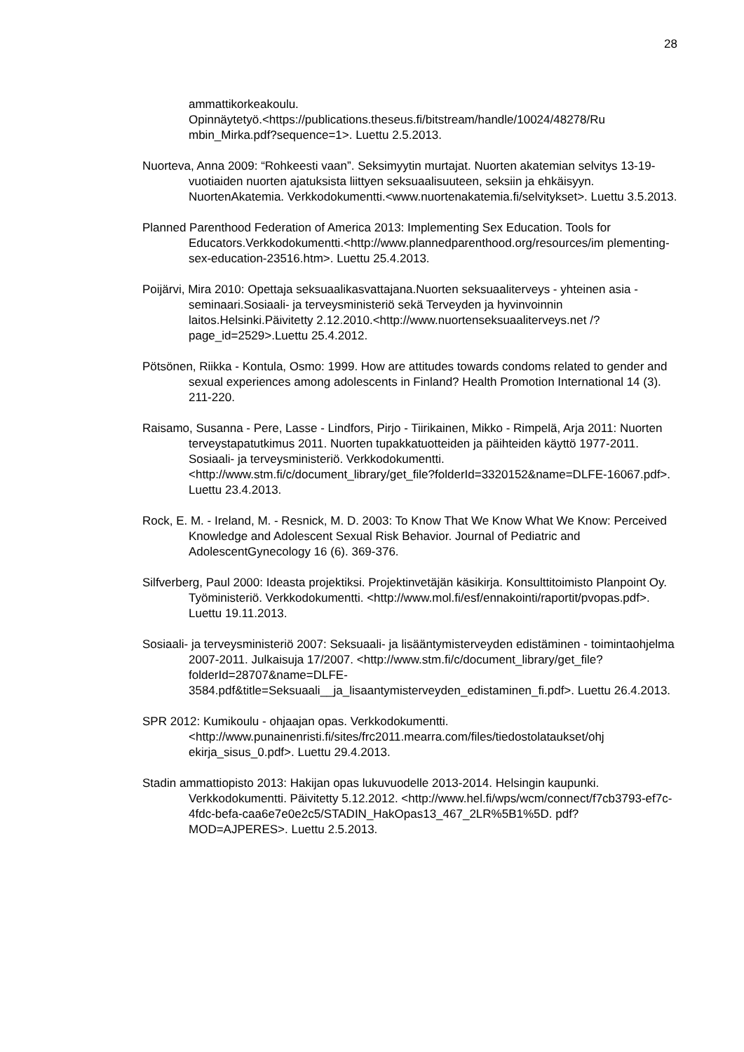28
ammattikorkeakoulu.
Opinnäytetyö.<https://publications.theseus.fi/bitstream/handle/10024/48278/Ru mbin_Mirka.pdf?sequence=1>. Luettu 2.5.2013.
Nuorteva, Anna 2009: “Rohkeesti vaan”. Seksimyytin murtajat. Nuorten akatemian selvitys 13-19-vuotiaiden nuorten ajatuksista liittyen seksuaalisuuteen, seksiin ja ehkäisyyn. NuortenAkatemia. Verkkodokumentti.<www.nuortenakatemia.fi/selvitykset>. Luettu 3.5.2013.
Planned Parenthood Federation of America 2013: Implementing Sex Education. Tools for Educators.Verkkodokumentti.<http://www.plannedparenthood.org/resources/im plementing-sex-education-23516.htm>. Luettu 25.4.2013.
Poijärvi, Mira 2010: Opettaja seksuaalikasvattajana.Nuorten seksuaaliterveys - yhteinen asia -seminaari.Sosiaali- ja terveysministeriö sekä Terveyden ja hyvinvoinnin laitos.Helsinki.Päivitetty 2.12.2010.<http://www.nuortenseksuaaliterveys.net /?page_id=2529>.Luettu 25.4.2012.
Pötsönen, Riikka - Kontula, Osmo: 1999. How are attitudes towards condoms related to gender and sexual experiences among adolescents in Finland? Health Promotion International 14 (3). 211-220.
Raisamo, Susanna - Pere, Lasse - Lindfors, Pirjo - Tiirikainen, Mikko - Rimpelä, Arja 2011: Nuorten terveystapatutkimus 2011. Nuorten tupakkatuotteiden ja päihteiden käyttö 1977-2011. Sosiaali- ja terveysministeriö. Verkkodokumentti. <http://www.stm.fi/c/document_library/get_file?folderId=3320152&name=DLFE-16067.pdf>. Luettu 23.4.2013.
Rock, E. M. - Ireland, M. - Resnick, M. D. 2003: To Know That We Know What We Know: Perceived Knowledge and Adolescent Sexual Risk Behavior. Journal of Pediatric and AdolescentGynecology 16 (6). 369-376.
Silfverberg, Paul 2000: Ideasta projektiksi. Projektinvetäjän käsikirja. Konsulttitoimisto Planpoint Oy. Työministeriö. Verkkodokumentti. <http://www.mol.fi/esf/ennakointi/raportit/pvopas.pdf>. Luettu 19.11.2013.
Sosiaali- ja terveysministeriö 2007: Seksuaali- ja lisääntymisterveyden edistäminen - toimintaohjelma 2007-2011. Julkaisuja 17/2007. <http://www.stm.fi/c/document_library/get_file?folderId=28707&name=DLFE-3584.pdf&title=Seksuaali__ja_lisaantymisterveyden_edistaminen_fi.pdf>. Luettu 26.4.2013.
SPR 2012: Kumikoulu - ohjaajan opas. Verkkodokumentti. <http://www.punainenristi.fi/sites/frc2011.mearra.com/files/tiedostolataukset/ohj ekirja_sisus_0.pdf>. Luettu 29.4.2013.
Stadin ammattiopisto 2013: Hakijan opas lukuvuodelle 2013-2014. Helsingin kaupunki. Verkkodokumentti. Päivitetty 5.12.2012. <http://www.hel.fi/wps/wcm/connect/f7cb3793-ef7c-4fdc-befa-caa6e7e0e2c5/STADIN_HakOpas13_467_2LR%5B1%5D. pdf?MOD=AJPERES>. Luettu 2.5.2013.